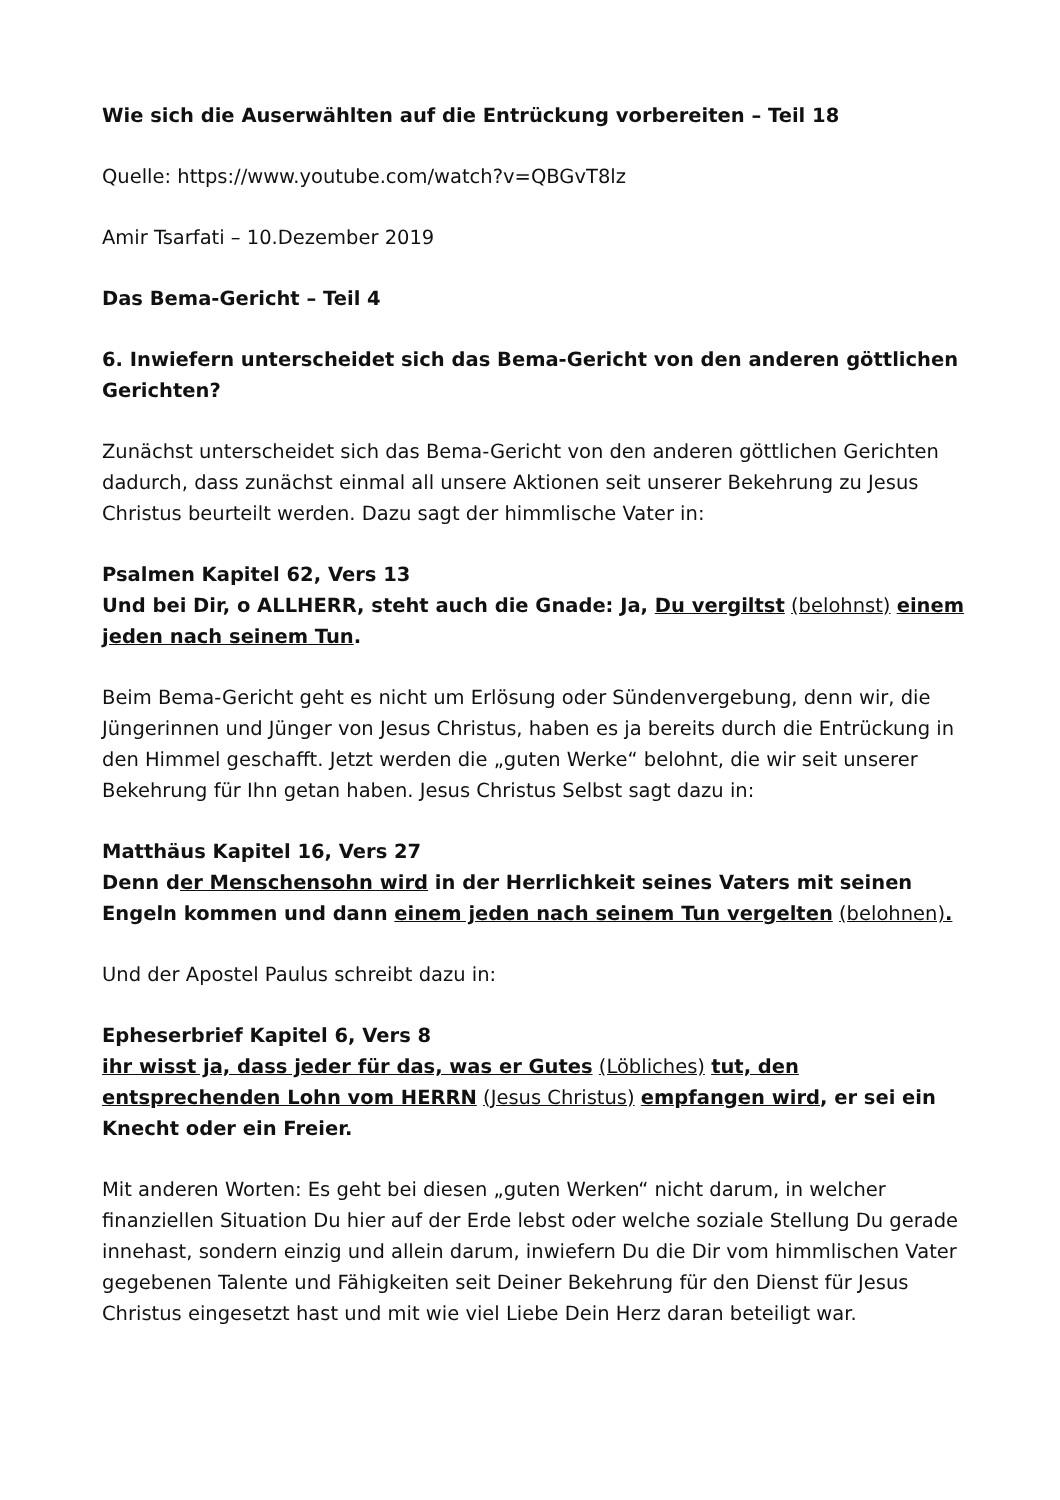Wie sich die Auserwählten auf die Entrückung vorbereiten – Teil 18
Quelle: https://www.youtube.com/watch?v=QBGvT8lz
Amir Tsarfati – 10.Dezember 2019
Das Bema-Gericht – Teil 4
6. Inwiefern unterscheidet sich das Bema-Gericht von den anderen göttlichen Gerichten?
Zunächst unterscheidet sich das Bema-Gericht von den anderen göttlichen Gerichten dadurch, dass zunächst einmal all unsere Aktionen seit unserer Bekehrung zu Jesus Christus beurteilt werden. Dazu sagt der himmlische Vater in:
Psalmen Kapitel 62, Vers 13
Und bei Dir, o ALLHERR, steht auch die Gnade: Ja, Du vergiltst (belohnst) einem jeden nach seinem Tun.
Beim Bema-Gericht geht es nicht um Erlösung oder Sündenvergebung, denn wir, die Jüngerinnen und Jünger von Jesus Christus, haben es ja bereits durch die Entrückung in den Himmel geschafft. Jetzt werden die „guten Werke“ belohnt, die wir seit unserer Bekehrung für Ihn getan haben. Jesus Christus Selbst sagt dazu in:
Matthäus Kapitel 16, Vers 27
Denn der Menschensohn wird in der Herrlichkeit seines Vaters mit seinen Engeln kommen und dann einem jeden nach seinem Tun vergelten (belohnen).
Und der Apostel Paulus schreibt dazu in:
Epheserbrief Kapitel 6, Vers 8
ihr wisst ja, dass jeder für das, was er Gutes (Löbliches) tut, den entsprechenden Lohn vom HERRN (Jesus Christus) empfangen wird, er sei ein Knecht oder ein Freier.
Mit anderen Worten: Es geht bei diesen „guten Werken“ nicht darum, in welcher finanziellen Situation Du hier auf der Erde lebst oder welche soziale Stellung Du gerade innehast, sondern einzig und allein darum, inwiefern Du die Dir vom himmlischen Vater gegebenen Talente und Fähigkeiten seit Deiner Bekehrung für den Dienst für Jesus Christus eingesetzt hast und mit wie viel Liebe Dein Herz daran beteiligt war.